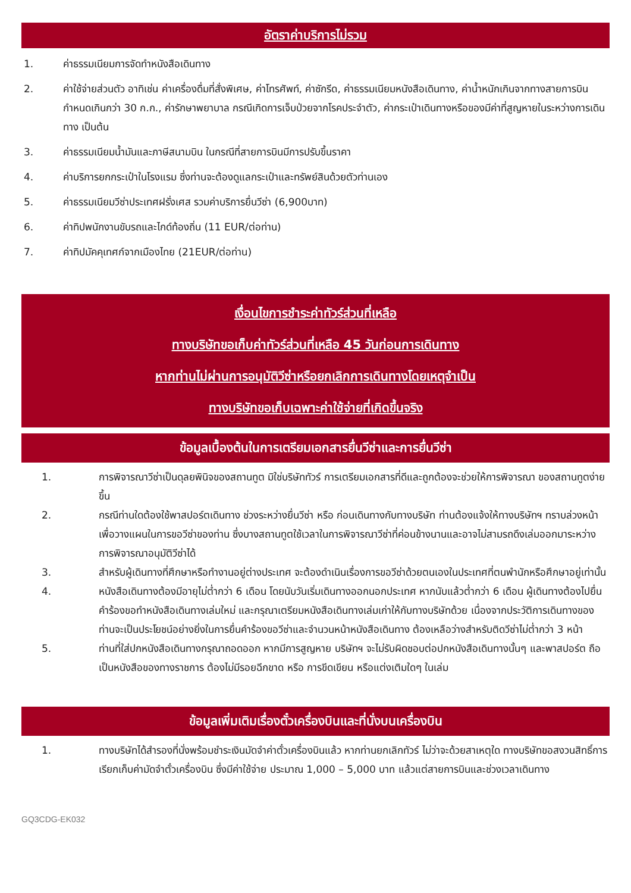อัตราค่าบริการไม่รวม
1. ค่าธรรมเนียมการจัดทำหนังสือเดินทาง
2. ค่าใช้จ่ายส่วนตัว อาทิเช่น ค่าเครื่องดื่มที่สั่งพิเศษ, ค่าโทรศัพท์, ค่าซักรีด, ค่าธรรมเนียมหนังสือเดินทาง, ค่าน้ำหนักเกินจากทางสายการบินกำหนดเกินกว่า 30 ก.ก., ค่ารักษาพยาบาล กรณีเกิดการเจ็บป่วยจากโรคประจำตัว, ค่ากระเป๋าเดินทางหรือของมีค่าที่สูญหายในระหว่างการเดินทาง เป็นต้น
3. ค่าธรรมเนียมน้ำมันและภาษีสนามบิน ในกรณีที่สายการบินมีการปรับขึ้นราคา
4. ค่าบริการยกกระเป๋าในโรงแรม ซึ่งท่านจะต้องดูแลกระเป๋าและทรัพย์สินด้วยตัวท่านเอง
5. ค่าธรรมเนียมวีซ่าประเทศฝรั่งเศส รวมค่าบริการยื่นวีซ่า (6,900บาท)
6. ค่าทิปพนักงานขับรถและไกด์ท้องถิ่น (11 EUR/ต่อท่าน)
7. ค่าทิปมัคคุเทศก์จากเมืองไทย (21EUR/ต่อท่าน)
เงื่อนไขการชำระค่าทัวร์ส่วนที่เหลือ
ทางบริษัทขอเก็บค่าทัวร์ส่วนที่เหลือ 45 วันก่อนการเดินทาง
หากท่านไม่ผ่านการอนุมัติวีซ่าหรือยกเลิกการเดินทางโดยเหตุจำเป็น
ทางบริษัทขอเก็บเฉพาะค่าใช้จ่ายที่เกิดขึ้นจริง
ข้อมูลเบื้องต้นในการเตรียมเอกสารยื่นวีซ่าและการยื่นวีซ่า
1. การพิจารณาวีซ่าเป็นดุลยพินิจของสถานทูต มิใช่บริษัททัวร์ การเตรียมเอกสารที่ดีและถูกต้องจะช่วยให้การพิจารณา ของสถานทูตง่ายขึ้น
2. กรณีท่านใดต้องใช้พาสปอร์ตเดินทาง ช่วงระหว่างยื่นวีซ่า หรือ ก่อนเดินทางกับทางบริษัท ท่านต้องแจ้งให้ทางบริษัทฯ ทราบล่วงหน้าเพื่อวางแผนในการขอวีซ่าของท่าน ซึ่งบางสถานทูตใช้เวลาในการพิจารณาวีซ่าที่ค่อนข้างนานและอาจไม่สามรถดึงเล่มออกมาระหว่างการพิจารณาอนุมัติวีซ่าได้
3. สำหรับผู้เดินทางที่ศึกษาหรือทำงานอยู่ต่างประเทศ จะต้องดำเนินเรื่องการขอวีซ่าด้วยตนเองในประเทศที่ตนพำนักหรือศึกษาอยู่เท่านั้น
4. หนังสือเดินทางต้องมีอายุไม่ต่ำกว่า 6 เดือน โดยนับวันเริ่มเดินทางออกนอกประเทศ หากนับแล้วต่ำกว่า 6 เดือน ผู้เดินทางต้องไปยื่นคำร้องขอทำหนังสือเดินทางเล่มใหม่ และกรุณาเตรียมหนังสือเดินทางเล่มเก่าให้กับทางบริษัทด้วย เนื่องจากประวัติการเดินทางของท่านจะเป็นประโยชน์อย่างยิ่งในการยื่นคำร้องขอวีซ่าและจำนวนหน้าหนังสือเดินทาง ต้องเหลือว่างสำหรับติดวีซ่าไม่ต่ำกว่า 3 หน้า
5. ท่านที่ใส่ปกหนังสือเดินทางกรุณาถอดออก หากมีการสูญหาย บริษัทฯ จะไม่รับผิดชอบต่อปกหนังสือเดินทางนั้นๆ และพาสปอร์ต ถือเป็นหนังสือของทางราชการ ต้องไม่มีรอยฉีกขาด หรือ การขีดเขียน หรือแต่งเติมใดๆ ในเล่ม
ข้อมูลเพิ่มเติมเรื่องตั๋วเครื่องบินและที่นั่งบนเครื่องบิน
1. ทางบริษัทได้สำรองที่นั่งพร้อมชำระเงินมัดจำค่าตั๋วเครื่องบินแล้ว หากท่านยกเลิกทัวร์ ไม่ว่าจะด้วยสาเหตุใด ทางบริษัทขอสงวนสิทธิ์การเรียกเก็บค่ามัดจำตั๋วเครื่องบิน ซึ่งมีค่าใช้จ่าย ประมาณ 1,000 – 5,000 บาท แล้วแต่สายการบินและช่วงเวลาเดินทาง
GQ3CDG-EK032